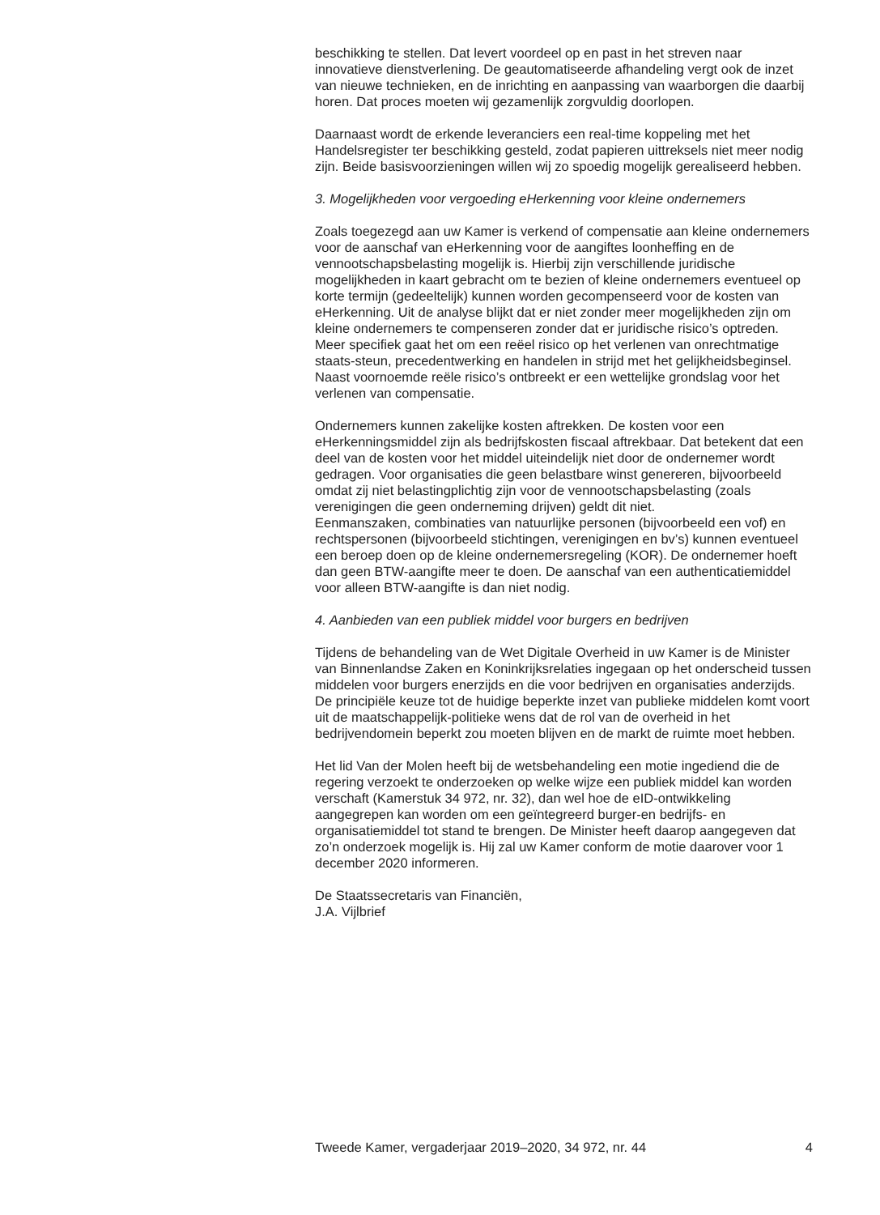beschikking te stellen. Dat levert voordeel op en past in het streven naar innovatieve dienstverlening. De geautomatiseerde afhandeling vergt ook de inzet van nieuwe technieken, en de inrichting en aanpassing van waarborgen die daarbij horen. Dat proces moeten wij gezamenlijk zorgvuldig doorlopen.
Daarnaast wordt de erkende leveranciers een real-time koppeling met het Handelsregister ter beschikking gesteld, zodat papieren uittreksels niet meer nodig zijn. Beide basisvoorzieningen willen wij zo spoedig mogelijk gerealiseerd hebben.
3. Mogelijkheden voor vergoeding eHerkenning voor kleine ondernemers
Zoals toegezegd aan uw Kamer is verkend of compensatie aan kleine ondernemers voor de aanschaf van eHerkenning voor de aangiftes loonheffing en de vennootschapsbelasting mogelijk is. Hierbij zijn verschillende juridische mogelijkheden in kaart gebracht om te bezien of kleine ondernemers eventueel op korte termijn (gedeeltelijk) kunnen worden gecompenseerd voor de kosten van eHerkenning. Uit de analyse blijkt dat er niet zonder meer mogelijkheden zijn om kleine ondernemers te compenseren zonder dat er juridische risico’s optreden. Meer specifiek gaat het om een reëel risico op het verlenen van onrechtmatige staats-steun, precedentwerking en handelen in strijd met het gelijkheidsbeginsel. Naast voornoemde reële risico’s ontbreekt er een wettelijke grondslag voor het verlenen van compensatie.
Ondernemers kunnen zakelijke kosten aftrekken. De kosten voor een eHerkenningsmiddel zijn als bedrijfskosten fiscaal aftrekbaar. Dat betekent dat een deel van de kosten voor het middel uiteindelijk niet door de ondernemer wordt gedragen. Voor organisaties die geen belastbare winst genereren, bijvoorbeeld omdat zij niet belastingplichtig zijn voor de vennootschapsbelasting (zoals verenigingen die geen onderneming drijven) geldt dit niet.
Eenmanszaken, combinaties van natuurlijke personen (bijvoorbeeld een vof) en rechtspersonen (bijvoorbeeld stichtingen, verenigingen en bv’s) kunnen eventueel een beroep doen op de kleine ondernemersregeling (KOR). De ondernemer hoeft dan geen BTW-aangifte meer te doen. De aanschaf van een authenticatiemiddel voor alleen BTW-aangifte is dan niet nodig.
4. Aanbieden van een publiek middel voor burgers en bedrijven
Tijdens de behandeling van de Wet Digitale Overheid in uw Kamer is de Minister van Binnenlandse Zaken en Koninkrijksrelaties ingegaan op het onderscheid tussen middelen voor burgers enerzijds en die voor bedrijven en organisaties anderzijds. De principiële keuze tot de huidige beperkte inzet van publieke middelen komt voort uit de maatschappelijk-politieke wens dat de rol van de overheid in het bedrijvendomein beperkt zou moeten blijven en de markt de ruimte moet hebben.
Het lid Van der Molen heeft bij de wetsbehandeling een motie ingediend die de regering verzoekt te onderzoeken op welke wijze een publiek middel kan worden verschaft (Kamerstuk 34 972, nr. 32), dan wel hoe de eID-ontwikkeling aangegrepen kan worden om een geïntegreerd burger-en bedrijfs- en organisatiemiddel tot stand te brengen. De Minister heeft daarop aangegeven dat zo’n onderzoek mogelijk is. Hij zal uw Kamer conform de motie daarover voor 1 december 2020 informeren.
De Staatssecretaris van Financiën,
J.A. Vijlbrief
Tweede Kamer, vergaderjaar 2019–2020, 34 972, nr. 44 4